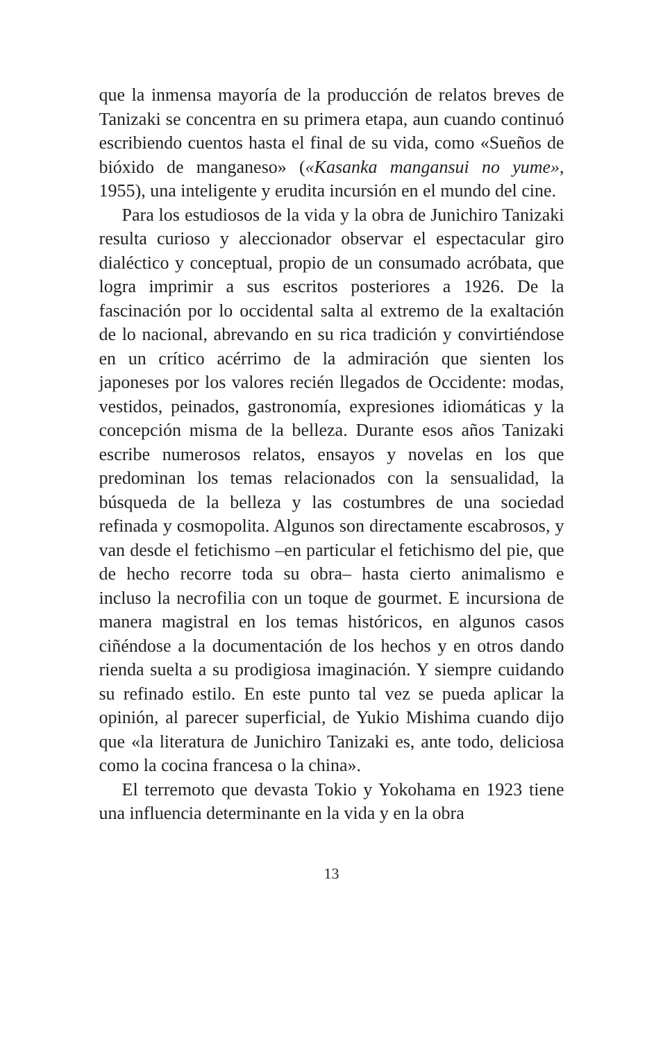que la inmensa mayoría de la producción de relatos breves de Tanizaki se concentra en su primera etapa, aun cuando continuó escribiendo cuentos hasta el final de su vida, como «Sueños de bióxido de manganeso» («Kasanka mangansui no yume», 1955), una inteligente y erudita incursión en el mundo del cine.
Para los estudiosos de la vida y la obra de Junichiro Tanizaki resulta curioso y aleccionador observar el espectacular giro dialéctico y conceptual, propio de un consumado acróbata, que logra imprimir a sus escritos posteriores a 1926. De la fascinación por lo occidental salta al extremo de la exaltación de lo nacional, abrevando en su rica tradición y convirtiéndose en un crítico acérrimo de la admiración que sienten los japoneses por los valores recién llegados de Occidente: modas, vestidos, peinados, gastronomía, expresiones idiomáticas y la concepción misma de la belleza. Durante esos años Tanizaki escribe numerosos relatos, ensayos y novelas en los que predominan los temas relacionados con la sensualidad, la búsqueda de la belleza y las costumbres de una sociedad refinada y cosmopolita. Algunos son directamente escabrosos, y van desde el fetichismo –en particular el fetichismo del pie, que de hecho recorre toda su obra– hasta cierto animalismo e incluso la necrofilia con un toque de gourmet. E incursiona de manera magistral en los temas históricos, en algunos casos ciñéndose a la documentación de los hechos y en otros dando rienda suelta a su prodigiosa imaginación. Y siempre cuidando su refinado estilo. En este punto tal vez se pueda aplicar la opinión, al parecer superficial, de Yukio Mishima cuando dijo que «la literatura de Junichiro Tanizaki es, ante todo, deliciosa como la cocina francesa o la china».
El terremoto que devasta Tokio y Yokohama en 1923 tiene una influencia determinante en la vida y en la obra
13